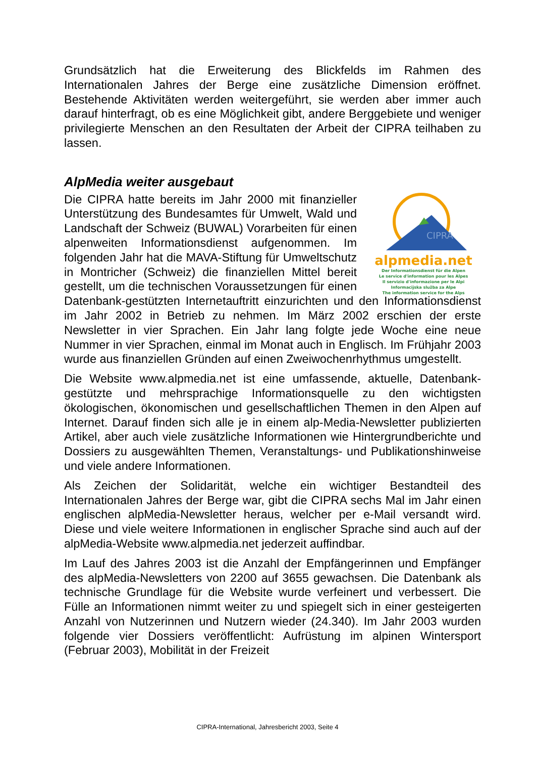Grundsätzlich hat die Erweiterung des Blickfelds im Rahmen des Internationalen Jahres der Berge eine zusätzliche Dimension eröffnet. Bestehende Aktivitäten werden weitergeführt, sie werden aber immer auch darauf hinterfragt, ob es eine Möglichkeit gibt, andere Berggebiete und weniger privilegierte Menschen an den Resultaten der Arbeit der CIPRA teilhaben zu lassen.
AlpMedia weiter ausgebaut
CIPRA
alpmedia.net
Der Informationsdienst für die Alpen
Le service d'information pour les Alpes
Il servizio d'informazione per le Alpi
Informacijska služba za Alpe
The information service for the Alps
Die CIPRA hatte bereits im Jahr 2000 mit finanzieller Unterstützung des Bundesamtes für Umwelt, Wald und Landschaft der Schweiz (BUWAL) Vorarbeiten für einen alpenweiten Informationsdienst aufgenommen. Im folgenden Jahr hat die MAVA-Stiftung für Umweltschutz in Montricher (Schweiz) die finanziellen Mittel bereit gestellt, um die technischen Voraussetzungen für einen Datenbank-gestützten Internetauftritt einzurichten und den Informationsdienst im Jahr 2002 in Betrieb zu nehmen. Im März 2002 erschien der erste Newsletter in vier Sprachen. Ein Jahr lang folgte jede Woche eine neue Nummer in vier Sprachen, einmal im Monat auch in Englisch. Im Frühjahr 2003 wurde aus finanziellen Gründen auf einen Zweiwochenrhythmus umgestellt.
Die Website www.alpmedia.net ist eine umfassende, aktuelle, Datenbank-gestützte und mehrsprachige Informationsquelle zu den wichtigsten ökologischen, ökonomischen und gesellschaftlichen Themen in den Alpen auf Internet. Darauf finden sich alle je in einem alp-Media-Newsletter publizierten Artikel, aber auch viele zusätzliche Informationen wie Hintergrundberichte und Dossiers zu ausgewählten Themen, Veranstaltungs- und Publikationshinweise und viele andere Informationen.
Als Zeichen der Solidarität, welche ein wichtiger Bestandteil des Internationalen Jahres der Berge war, gibt die CIPRA sechs Mal im Jahr einen englischen alpMedia-Newsletter heraus, welcher per e-Mail versandt wird. Diese und viele weitere Informationen in englischer Sprache sind auch auf der alpMedia-Website www.alpmedia.net jederzeit auffindbar.
Im Lauf des Jahres 2003 ist die Anzahl der Empfängerinnen und Empfänger des alpMedia-Newsletters von 2200 auf 3655 gewachsen. Die Datenbank als technische Grundlage für die Website wurde verfeinert und verbessert. Die Fülle an Informationen nimmt weiter zu und spiegelt sich in einer gesteigerten Anzahl von Nutzerinnen und Nutzern wieder (24.340). Im Jahr 2003 wurden folgende vier Dossiers veröffentlicht: Aufrüstung im alpinen Wintersport (Februar 2003), Mobilität in der Freizeit
CIPRA-International, Jahresbericht 2003, Seite 4